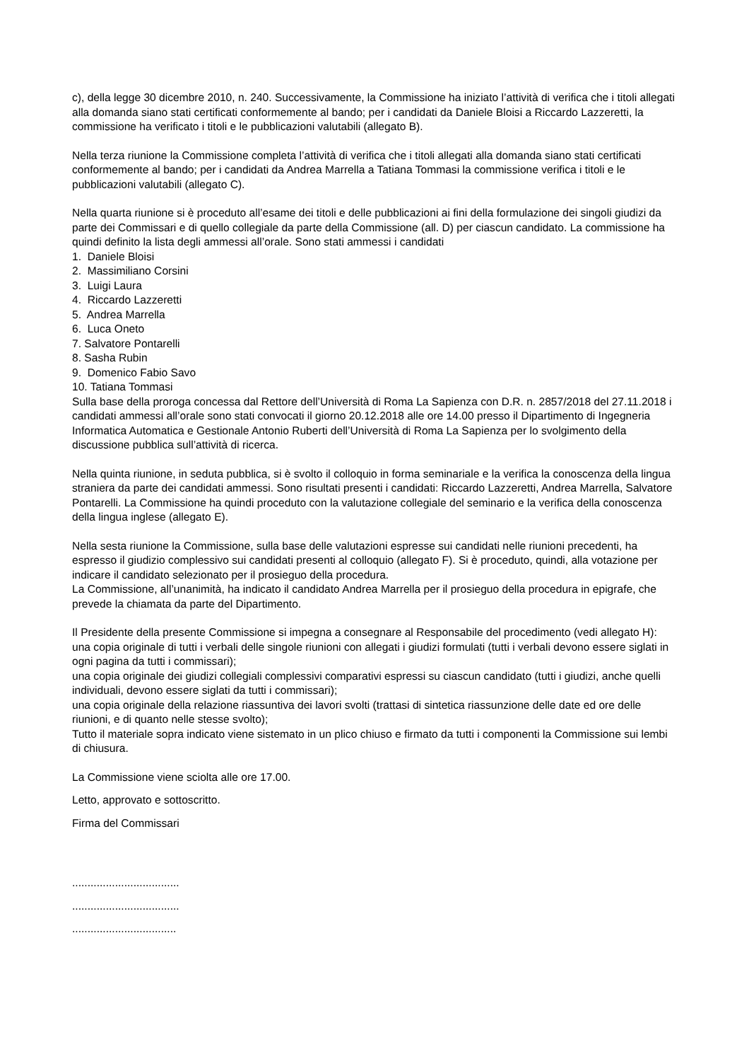c), della legge 30 dicembre 2010, n. 240. Successivamente, la Commissione ha iniziato l’attività di verifica che i titoli allegati alla domanda siano stati certificati conformemente al bando; per i candidati da Daniele Bloisi a Riccardo Lazzeretti, la commissione ha verificato i titoli e le pubblicazioni valutabili (allegato B).
Nella terza riunione la Commissione completa l’attività di verifica che i titoli allegati alla domanda siano stati certificati conformemente al bando; per i candidati da Andrea Marrella a Tatiana Tommasi la commissione verifica i titoli e le pubblicazioni valutabili (allegato C).
Nella quarta riunione si è proceduto all’esame dei titoli e delle pubblicazioni ai fini della formulazione dei singoli giudizi da parte dei Commissari e di quello collegiale da parte della Commissione (all. D) per ciascun candidato. La commissione ha quindi definito la lista degli ammessi all’orale. Sono stati ammessi i candidati
1. Daniele Bloisi
2. Massimiliano Corsini
3. Luigi Laura
4. Riccardo Lazzeretti
5. Andrea Marrella
6. Luca Oneto
7. Salvatore Pontarelli
8. Sasha Rubin
9. Domenico Fabio Savo
10. Tatiana Tommasi
Sulla base della proroga concessa dal Rettore dell’Università di Roma La Sapienza con D.R. n. 2857/2018 del 27.11.2018 i candidati ammessi all’orale sono stati convocati il giorno 20.12.2018 alle ore 14.00 presso il Dipartimento di Ingegneria Informatica Automatica e Gestionale Antonio Ruberti dell’Università di Roma La Sapienza per lo svolgimento della discussione pubblica sull’attività di ricerca.
Nella quinta riunione, in seduta pubblica, si è svolto il colloquio in forma seminariale e la verifica la conoscenza della lingua straniera da parte dei candidati ammessi. Sono risultati presenti i candidati: Riccardo Lazzeretti, Andrea Marrella, Salvatore Pontarelli. La Commissione ha quindi proceduto con la valutazione collegiale del seminario e la verifica della conoscenza della lingua inglese (allegato E).
Nella sesta riunione la Commissione, sulla base delle valutazioni espresse sui candidati nelle riunioni precedenti, ha espresso il giudizio complessivo sui candidati presenti al colloquio (allegato F). Si è proceduto, quindi, alla votazione per indicare il candidato selezionato per il prosieguo della procedura.
La Commissione, all’unanimità, ha indicato il candidato Andrea Marrella per il prosieguo della procedura in epigrafe, che prevede la chiamata da parte del Dipartimento.
Il Presidente della presente Commissione si impegna a consegnare al Responsabile del procedimento (vedi allegato H):
una copia originale di tutti i verbali delle singole riunioni con allegati i giudizi formulati (tutti i verbali devono essere siglati in ogni pagina da tutti i commissari);
una copia originale dei giudizi collegiali complessivi comparativi espressi su ciascun candidato (tutti i giudizi, anche quelli individuali, devono essere siglati da tutti i commissari);
una copia originale della relazione riassuntiva dei lavori svolti (trattasi di sintetica riassunzione delle date ed ore delle riunioni, e di quanto nelle stesse svolto);
Tutto il materiale sopra indicato viene sistemato in un plico chiuso e firmato da tutti i componenti la Commissione sui lembi di chiusura.
La Commissione viene sciolta alle ore 17.00.
Letto, approvato e sottoscritto.
Firma del Commissari
...................................
...................................
..................................